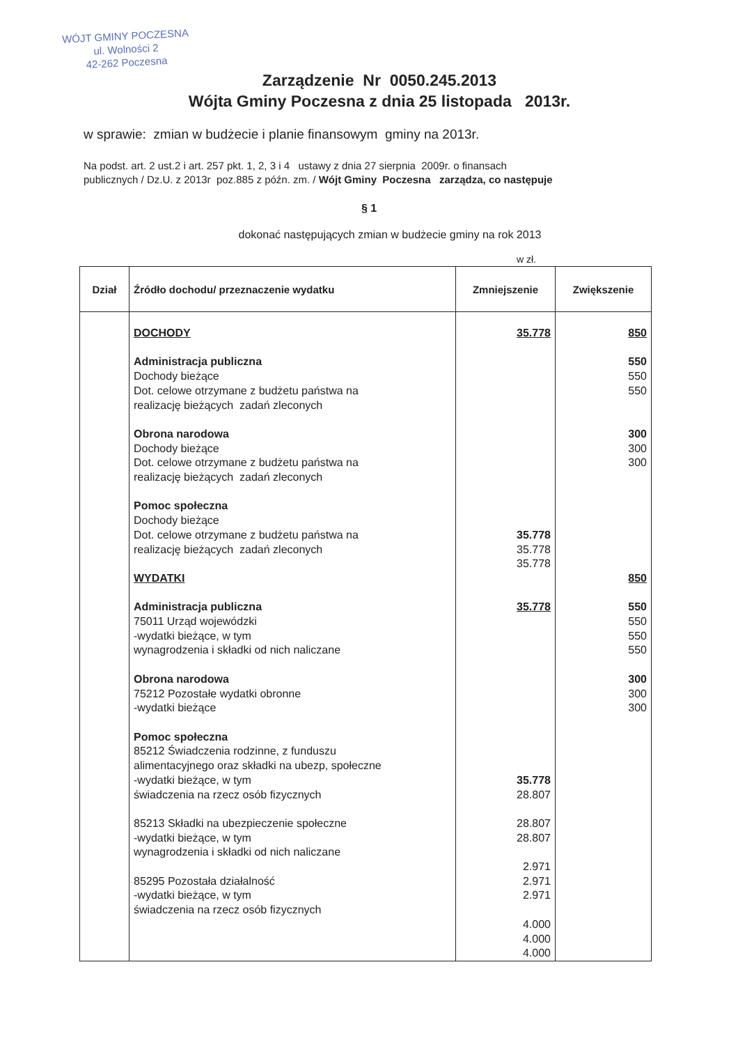WÓJT GMINY POCZESNA
ul. Wolności 2
42-262 Poczesna
Zarządzenie Nr 0050.245.2013
Wójta Gminy Poczesna z dnia 25 listopada 2013r.
w sprawie: zmian w budżecie i planie finansowym gminy na 2013r.
Na podst. art. 2 ust.2 i art. 257 pkt. 1, 2, 3 i 4 ustawy z dnia 27 sierpnia 2009r. o finansach
publicznych / Dz.U. z 2013r poz.885 z późn. zm. / Wójt Gminy Poczesna zarządza, co następuje
§ 1
dokonać następujących zmian w budżecie gminy na rok 2013
w zł.
| Dział | Źródło dochodu/ przeznaczenie wydatku | Zmniejszenie | Zwiększenie |
| --- | --- | --- | --- |
| | DOCHODY Administracja publiczna Dochody bieżące Dot. celowe otrzymane z budżetu państwa na realizację bieżących zadań zleconych Obrona narodowa Dochody bieżące Dot. celowe otrzymane z budżetu państwa na realizację bieżących zadań zleconych Pomoc społeczna Dochody bieżące Dot. celowe otrzymane z budżetu państwa na realizację bieżących zadań zleconych WYDATKI Administracja publiczna 75011 Urząd wojewódzki -wydatki bieżące, w tym wynagrodzenia i składki od nich naliczane Obrona narodowa 75212 Pozostałe wydatki obronne -wydatki bieżące Pomoc społeczna 85212 Świadczenia rodzinne, z funduszu alimentacyjnego oraz składki na ubezp, społeczne -wydatki bieżące, w tym świadczenia na rzecz osób fizycznych 85213 Składki na ubezpieczenie społeczne -wydatki bieżące, w tym wynagrodzenia i składki od nich naliczane 85295 Pozostała działalność -wydatki bieżące, w tym świadczenia na rzecz osób fizycznych | 35.778 35.778 35.778 35.778 35.778 35.778 28.807 28.807 28.807 2.971 2.971 2.971 4.000 4.000 4.000 | 850 550 550 550 300 300 300 850 550 550 550 550 300 300 300 |